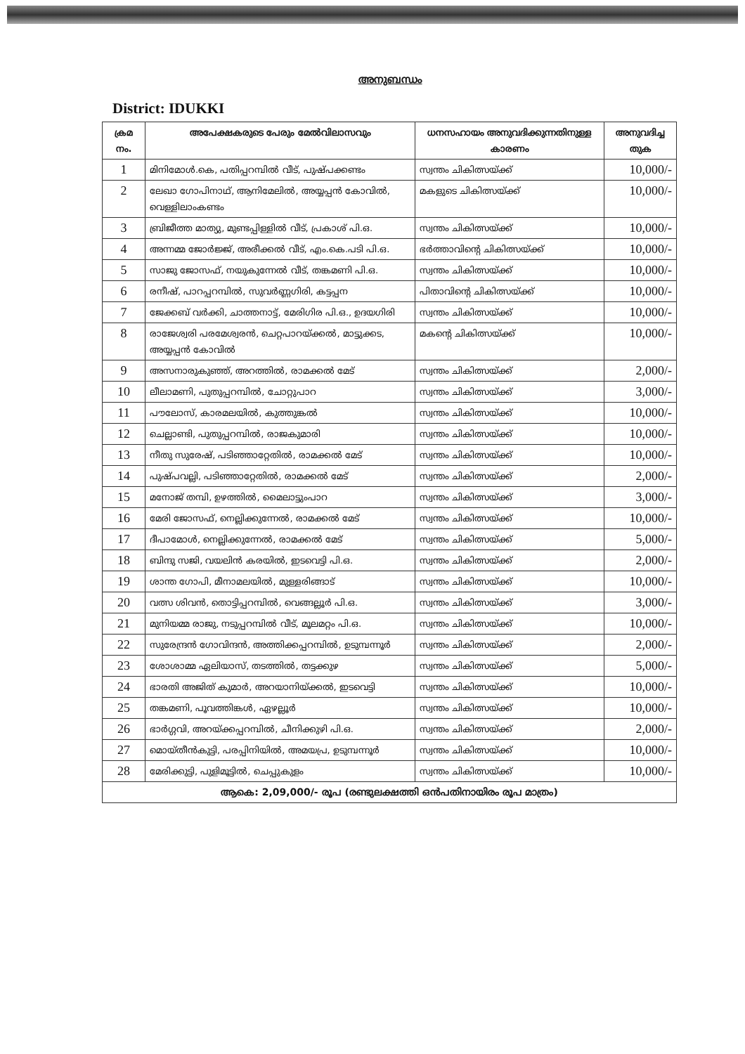അനുബന്ധം
District: IDUKKI
| ക്രമ നം. | അപേക്ഷകരുടെ പേരും മേൽവിലാസവും | ധനസഹായം അനുവദിക്കുന്നതിനുള്ള കാരണം | അനുവദിച്ച തുക |
| --- | --- | --- | --- |
| 1 | മിനിമോൾ.കെ, പതിപ്പറമ്പിൽ വീട്, പുഷ്പക്കണ്ടം | സ്വന്തം ചികിത്സയ്ക്ക് | 10,000/- |
| 2 | ലേഖാ ഗോപിനാഥ്, ആനിമേലിൽ, അയ്യപ്പൻ കോവിൽ, വെള്ളിലാംകണ്ടം | മകളുടെ ചികിത്സയ്ക്ക് | 10,000/- |
| 3 | ബ്രിജീത്ത മാത്യു, മുണ്ടപ്പിള്ളിൽ വീട്, പ്രകാശ് പി.ഒ. | സ്വന്തം ചികിത്സയ്ക്ക് | 10,000/- |
| 4 | അന്നമ്മ ജോർജ്ജ്, അരീക്കൽ വീട്, എം.കെ.പടി പി.ഒ. | ഭർത്താവിന്റെ ചികിത്സയ്ക്ക് | 10,000/- |
| 5 | സാജു ജോസഫ്, നയുകുന്നേൽ വീട്, തങ്കമണി പി.ഒ. | സ്വന്തം ചികിത്സയ്ക്ക് | 10,000/- |
| 6 | രനീഷ്, പാറപ്പറമ്പിൽ, സുവർണ്ണഗിരി, കട്ടപ്പന | പിതാവിന്റെ ചികിത്സയ്ക്ക് | 10,000/- |
| 7 | ജേക്കബ് വർക്കി, ചാത്തനാട്ട്, മേരിഗിര പി.ഒ., ഉദയഗിരി | സ്വന്തം ചികിത്സയ്ക്ക് | 10,000/- |
| 8 | രാജേശ്വരി പരമേശ്വരൻ, ചെറ്റപാറയ്ക്കൽ, മാട്ടുക്കട, അയ്യപ്പൻ കോവിൽ | മകന്റെ ചികിത്സയ്ക്ക് | 10,000/- |
| 9 | അസനാരുകുഞ്ഞ്, അറത്തിൽ, രാമക്കൽ മേട് | സ്വന്തം ചികിത്സയ്ക്ക് | 2,000/- |
| 10 | ലീലാമണി, പുതുപ്പറമ്പിൽ, ചോറ്റുപാറ | സ്വന്തം ചികിത്സയ്ക്ക് | 3,000/- |
| 11 | പൗലോസ്, കാരമലയിൽ, കുത്തുങ്കൽ | സ്വന്തം ചികിത്സയ്ക്ക് | 10,000/- |
| 12 | ചെല്ലാണ്ടി, പുതുപ്പറമ്പിൽ, രാജകുമാരി | സ്വന്തം ചികിത്സയ്ക്ക് | 10,000/- |
| 13 | നീതു സുരേഷ്, പടിഞ്ഞാറ്റേതിൽ, രാമക്കൽ മേട് | സ്വന്തം ചികിത്സയ്ക്ക് | 10,000/- |
| 14 | പുഷ്പവല്ലി, പടിഞ്ഞാറ്റേതിൽ, രാമക്കൽ മേട് | സ്വന്തം ചികിത്സയ്ക്ക് | 2,000/- |
| 15 | മനോജ് തമ്പി, ഉഴത്തിൽ, മൈലാട്ടുംപാറ | സ്വന്തം ചികിത്സയ്ക്ക് | 3,000/- |
| 16 | മേരി ജോസഫ്, നെല്ലിക്കുന്നേൽ, രാമക്കൽ മേട് | സ്വന്തം ചികിത്സയ്ക്ക് | 10,000/- |
| 17 | ദീപാമോൾ, നെല്ലിക്കുന്നേൽ, രാമക്കൽ മേട് | സ്വന്തം ചികിത്സയ്ക്ക് | 5,000/- |
| 18 | ബിന്ദു സജി, വയലിൻ കരയിൽ, ഇടവെട്ടി പി.ഒ. | സ്വന്തം ചികിത്സയ്ക്ക് | 2,000/- |
| 19 | ശാന്ത ഗോപി, മീനാമലയിൽ, മുള്ളരിങ്ങാട് | സ്വന്തം ചികിത്സയ്ക്ക് | 10,000/- |
| 20 | വത്സ ശിവൻ, തൊട്ടിപ്പറമ്പിൽ, വെങ്ങല്ലൂർ പി.ഒ. | സ്വന്തം ചികിത്സയ്ക്ക് | 3,000/- |
| 21 | മുനിയമ്മ രാജു, നടുപ്പറമ്പിൽ വീട്, മൂലമറ്റം പി.ഒ. | സ്വന്തം ചികിത്സയ്ക്ക് | 10,000/- |
| 22 | സുരേന്ദ്രൻ ഗോവിന്ദൻ, അത്തിക്കപ്പറമ്പിൽ, ഉടുമ്പന്നൂർ | സ്വന്തം ചികിത്സയ്ക്ക് | 2,000/- |
| 23 | ശോശാമ്മ ഏലിയാസ്, തടത്തിൽ, തട്ടക്കുഴ | സ്വന്തം ചികിത്സയ്ക്ക് | 5,000/- |
| 24 | ഭാരതി അജിത് കുമാർ, അറയാനിയ്ക്കൽ, ഇടവെട്ടി | സ്വന്തം ചികിത്സയ്ക്ക് | 10,000/- |
| 25 | തങ്കമണി, പൂവത്തിങ്കൾ, ഏഴല്ലൂർ | സ്വന്തം ചികിത്സയ്ക്ക് | 10,000/- |
| 26 | ഭാർഗ്ഗവി, അറയ്ക്കപ്പറമ്പിൽ, ചീനിക്കുഴി പി.ഒ. | സ്വന്തം ചികിത്സയ്ക്ക് | 2,000/- |
| 27 | മൊയ്തീൻകുട്ടി, പരപ്പിനിയിൽ, അമയപ്ര, ഉടുമ്പന്നൂർ | സ്വന്തം ചികിത്സയ്ക്ക് | 10,000/- |
| 28 | മേരിക്കുട്ടി, പുളിമൂട്ടിൽ, ചെപ്പുകുളം | സ്വന്തം ചികിത്സയ്ക്ക് | 10,000/- |
| ആകെ: 2,09,000/- രൂപ (രണ്ടുലക്ഷത്തി ഒൻപതിനായിരം രൂപ മാത്രം) | | | |